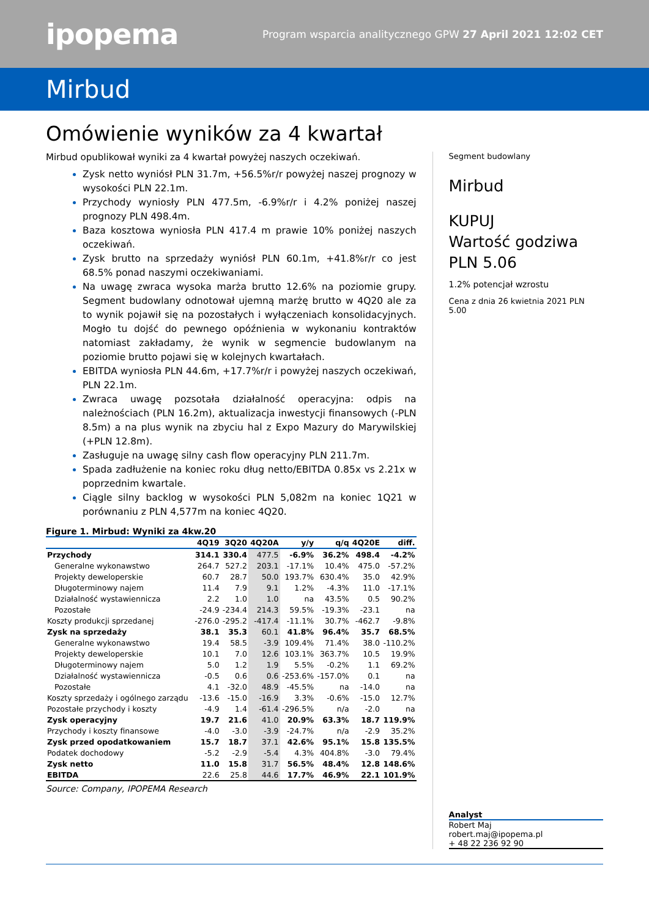ipopema
Program wsparcia analitycznego GPW 27 April 2021 12:02 CET
Mirbud
Omówienie wyników za 4 kwartał
Mirbud opublikował wyniki za 4 kwartał powyżej naszych oczekiwań.
Zysk netto wyniósł PLN 31.7m, +56.5%r/r powyżej naszej prognozy w wysokości PLN 22.1m.
Przychody wyniosły PLN 477.5m, -6.9%r/r i 4.2% poniżej naszej prognozy PLN 498.4m.
Baza kosztowa wyniosła PLN 417.4 m prawie 10% poniżej naszych oczekiwań.
Zysk brutto na sprzedaży wyniósł PLN 60.1m, +41.8%r/r co jest 68.5% ponad naszymi oczekiwaniami.
Na uwagę zwraca wysoka marża brutto 12.6% na poziomie grupy. Segment budowlany odnotował ujemną marżę brutto w 4Q20 ale za to wynik pojawił się na pozostałych i wyłączeniach konsolidacyjnych. Mogło tu dojść do pewnego opóźnienia w wykonaniu kontraktów natomiast zakładamy, że wynik w segmencie budowlanym na poziomie brutto pojawi się w kolejnych kwartałach.
EBITDA wyniosła PLN 44.6m, +17.7%r/r i powyżej naszych oczekiwań, PLN 22.1m.
Zwraca uwagę pozsotała działalność operacyjna: odpis na należnościach (PLN 16.2m), aktualizacja inwestycji finansowych (-PLN 8.5m) a na plus wynik na zbyciu hal z Expo Mazury do Marywilskiej (+PLN 12.8m).
Zasługuje na uwagę silny cash flow operacyjny PLN 211.7m.
Spada zadłużenie na koniec roku dług netto/EBITDA 0.85x vs 2.21x w poprzednim kwartale.
Ciągle silny backlog w wysokości PLN 5,082m na koniec 1Q21 w porównaniu z PLN 4,577m na koniec 4Q20.
Figure 1. Mirbud: Wyniki za 4kw.20
| | 4Q19 | 3Q20 | 4Q20A | y/y | q/q | 4Q20E | diff. |
| --- | --- | --- | --- | --- | --- | --- | --- |
| Przychody | 314.1 | 330.4 | 477.5 | -6.9% | 36.2% | 498.4 | -4.2% |
| Generalne wykonawstwo | 264.7 | 527.2 | 203.1 | -17.1% | 10.4% | 475.0 | -57.2% |
| Projekty deweloperskie | 60.7 | 28.7 | 50.0 | 193.7% | 630.4% | 35.0 | 42.9% |
| Długoterminowy najem | 11.4 | 7.9 | 9.1 | 1.2% | -4.3% | 11.0 | -17.1% |
| Działalność wystawiennicza | 2.2 | 1.0 | 1.0 | na | 43.5% | 0.5 | 90.2% |
| Pozostałe | -24.9 | -234.4 | 214.3 | 59.5% | -19.3% | -23.1 | na |
| Koszty produkcji sprzedanej | -276.0 | -295.2 | -417.4 | -11.1% | 30.7% | -462.7 | -9.8% |
| Zysk na sprzedaży | 38.1 | 35.3 | 60.1 | 41.8% | 96.4% | 35.7 | 68.5% |
| Generalne wykonawstwo | 19.4 | 58.5 | -3.9 | 109.4% | 71.4% | 38.0 | -110.2% |
| Projekty deweloperskie | 10.1 | 7.0 | 12.6 | 103.1% | 363.7% | 10.5 | 19.9% |
| Długoterminowy najem | 5.0 | 1.2 | 1.9 | 5.5% | -0.2% | 1.1 | 69.2% |
| Działalność wystawiennicza | -0.5 | 0.6 | 0.6 | -253.6% | -157.0% | 0.1 | na |
| Pozostałe | 4.1 | -32.0 | 48.9 | -45.5% | na | -14.0 | na |
| Koszty sprzedaży i ogólnego zarządu | -13.6 | -15.0 | -16.9 | 3.3% | -0.6% | -15.0 | 12.7% |
| Pozostałe przychody i koszty | -4.9 | 1.4 | -61.4 | -296.5% | n/a | -2.0 | na |
| Zysk operacyjny | 19.7 | 21.6 | 41.0 | 20.9% | 63.3% | 18.7 | 119.9% |
| Przychody i koszty finansowe | -4.0 | -3.0 | -3.9 | -24.7% | n/a | -2.9 | 35.2% |
| Zysk przed opodatkowaniem | 15.7 | 18.7 | 37.1 | 42.6% | 95.1% | 15.8 | 135.5% |
| Podatek dochodowy | -5.2 | -2.9 | -5.4 | 4.3% | 404.8% | -3.0 | 79.4% |
| Zysk netto | 11.0 | 15.8 | 31.7 | 56.5% | 48.4% | 12.8 | 148.6% |
| EBITDA | 22.6 | 25.8 | 44.6 | 17.7% | 46.9% | 22.1 | 101.9% |
Source: Company, IPOPEMA Research
Segment budowlany
Mirbud
KUPUJ
Wartość godziwa PLN 5.06
1.2% potencjał wzrostu
Cena z dnia 26 kwietnia 2021 PLN 5.00
Analyst
Robert Maj
robert.maj@ipopema.pl
+ 48 22 236 92 90